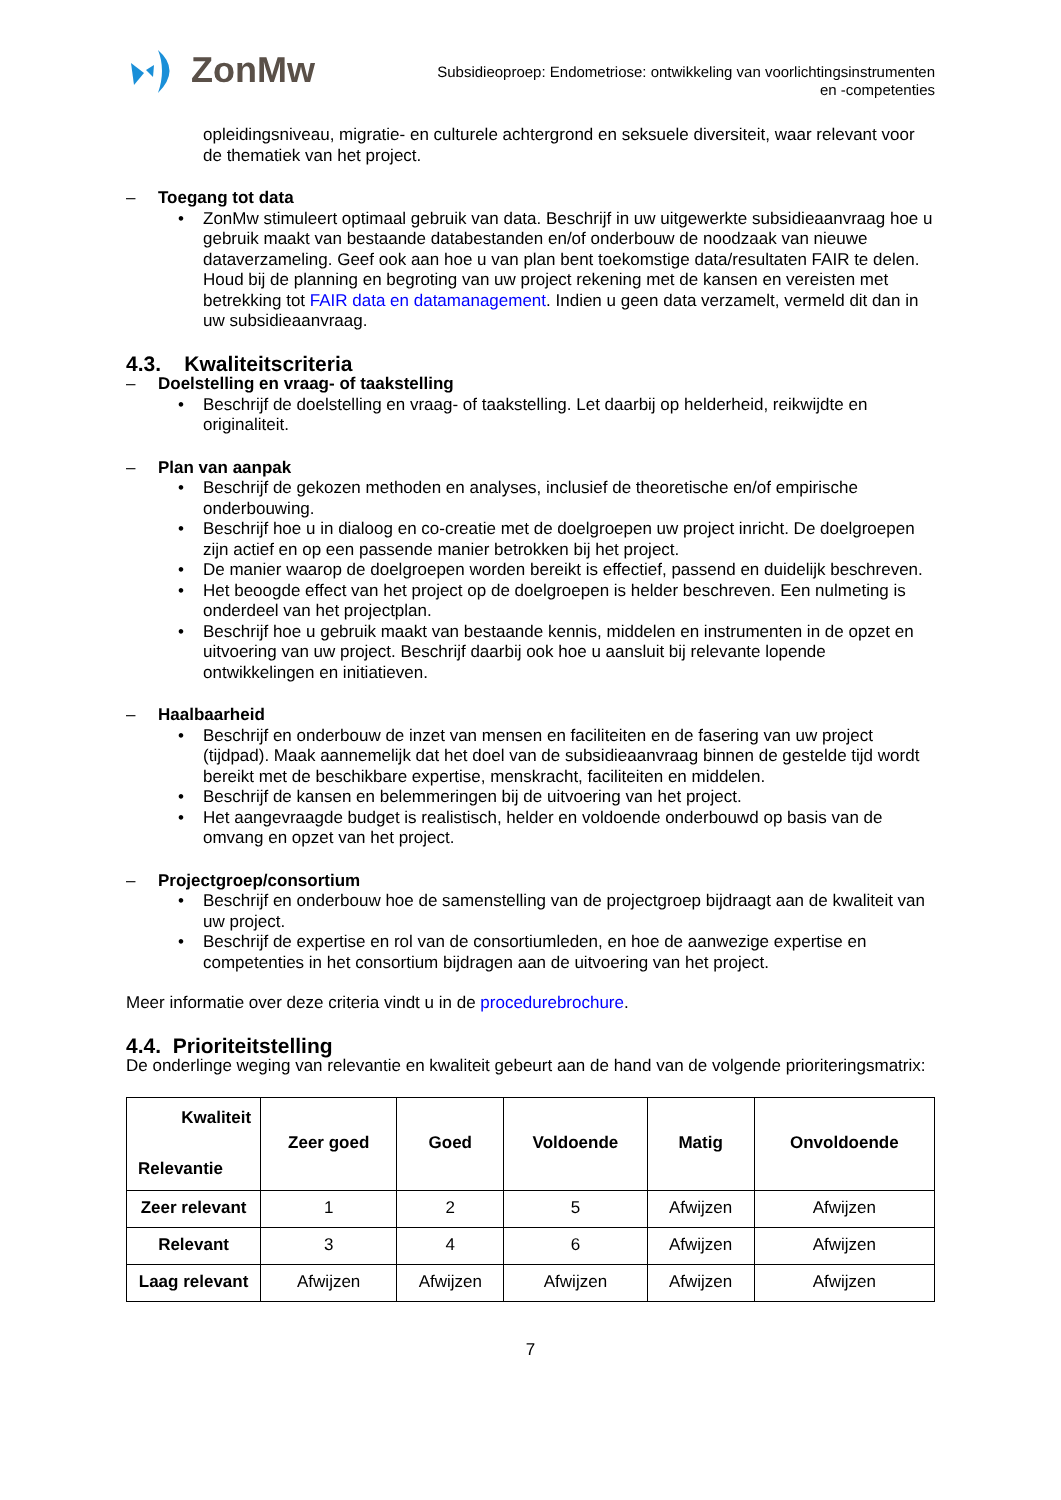ZonMw
Subsidieoproep: Endometriose: ontwikkeling van voorlichtingsinstrumenten
en -competenties
opleidingsniveau, migratie- en culturele achtergrond en seksuele diversiteit, waar relevant voor de thematiek van het project.
– Toegang tot data
ZonMw stimuleert optimaal gebruik van data. Beschrijf in uw uitgewerkte subsidieaanvraag hoe u gebruik maakt van bestaande databestanden en/of onderbouw de noodzaak van nieuwe dataverzameling. Geef ook aan hoe u van plan bent toekomstige data/resultaten FAIR te delen. Houd bij de planning en begroting van uw project rekening met de kansen en vereisten met betrekking tot FAIR data en datamanagement. Indien u geen data verzamelt, vermeld dit dan in uw subsidieaanvraag.
4.3. Kwaliteitscriteria
– Doelstelling en vraag- of taakstelling
Beschrijf de doelstelling en vraag- of taakstelling. Let daarbij op helderheid, reikwijdte en originaliteit.
– Plan van aanpak
Beschrijf de gekozen methoden en analyses, inclusief de theoretische en/of empirische onderbouwing.
Beschrijf hoe u in dialoog en co-creatie met de doelgroepen uw project inricht. De doelgroepen zijn actief en op een passende manier betrokken bij het project.
De manier waarop de doelgroepen worden bereikt is effectief, passend en duidelijk beschreven.
Het beoogde effect van het project op de doelgroepen is helder beschreven. Een nulmeting is onderdeel van het projectplan.
Beschrijf hoe u gebruik maakt van bestaande kennis, middelen en instrumenten in de opzet en uitvoering van uw project. Beschrijf daarbij ook hoe u aansluit bij relevante lopende ontwikkelingen en initiatieven.
– Haalbaarheid
Beschrijf en onderbouw de inzet van mensen en faciliteiten en de fasering van uw project (tijdpad). Maak aannemelijk dat het doel van de subsidieaanvraag binnen de gestelde tijd wordt bereikt met de beschikbare expertise, menskracht, faciliteiten en middelen.
Beschrijf de kansen en belemmeringen bij de uitvoering van het project.
Het aangevraagde budget is realistisch, helder en voldoende onderbouwd op basis van de omvang en opzet van het project.
– Projectgroep/consortium
Beschrijf en onderbouw hoe de samenstelling van de projectgroep bijdraagt aan de kwaliteit van uw project.
Beschrijf de expertise en rol van de consortiumleden, en hoe de aanwezige expertise en competenties in het consortium bijdragen aan de uitvoering van het project.
Meer informatie over deze criteria vindt u in de procedurebrochure.
4.4. Prioriteitstelling
De onderlinge weging van relevantie en kwaliteit gebeurt aan de hand van de volgende prioriteringsmatrix:
| Kwaliteit Relevantie | Zeer goed | Goed | Voldoende | Matig | Onvoldoende |
| --- | --- | --- | --- | --- | --- |
| Zeer relevant | 1 | 2 | 5 | Afwijzen | Afwijzen |
| Relevant | 3 | 4 | 6 | Afwijzen | Afwijzen |
| Laag relevant | Afwijzen | Afwijzen | Afwijzen | Afwijzen | Afwijzen |
7